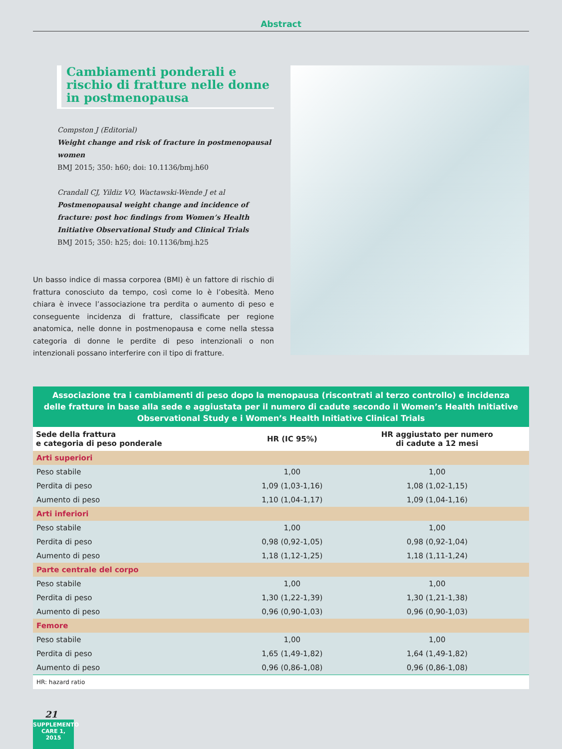Abstract
Cambiamenti ponderali e rischio di fratture nelle donne in postmenopausa
Compston J (Editorial)
Weight change and risk of fracture in postmenopausal women
BMJ 2015; 350: h60; doi: 10.1136/bmj.h60
Crandall CJ, Yildiz VO, Wactawski-Wende J et al
Postmenopausal weight change and incidence of fracture: post hoc findings from Women’s Health Initiative Observational Study and Clinical Trials
BMJ 2015; 350: h25; doi: 10.1136/bmj.h25
Un basso indice di massa corporea (BMI) è un fattore di rischio di frattura conosciuto da tempo, così come lo è l’obesità. Meno chiara è invece l’associazione tra perdita o aumento di peso e conseguente incidenza di fratture, classificate per regione anatomica, nelle donne in postmenopausa e come nella stessa categoria di donne le perdite di peso intenzionali o non intenzionali possano interferire con il tipo di fratture.
Associazione tra i cambiamenti di peso dopo la menopausa (riscontrati al terzo controllo) e incidenza delle fratture in base alla sede e aggiustata per il numero di cadute secondo il Women’s Health Initiative Observational Study e i Women’s Health Initiative Clinical Trials
| Sede della frattura e categoria di peso ponderale | HR (IC 95%) | HR aggiustato per numero di cadute a 12 mesi |
| --- | --- | --- |
| Arti superiori | | |
| Peso stabile | 1,00 | 1,00 |
| Perdita di peso | 1,09 (1,03-1,16) | 1,08 (1,02-1,15) |
| Aumento di peso | 1,10 (1,04-1,17) | 1,09 (1,04-1,16) |
| Arti inferiori | | |
| Peso stabile | 1,00 | 1,00 |
| Perdita di peso | 0,98 (0,92-1,05) | 0,98 (0,92-1,04) |
| Aumento di peso | 1,18 (1,12-1,25) | 1,18 (1,11-1,24) |
| Parte centrale del corpo | | |
| Peso stabile | 1,00 | 1,00 |
| Perdita di peso | 1,30 (1,22-1,39) | 1,30 (1,21-1,38) |
| Aumento di peso | 0,96 (0,90-1,03) | 0,96 (0,90-1,03) |
| Femore | | |
| Peso stabile | 1,00 | 1,00 |
| Perdita di peso | 1,65 (1,49-1,82) | 1,64 (1,49-1,82) |
| Aumento di peso | 0,96 (0,86-1,08) | 0,96 (0,86-1,08) |
| HR: hazard ratio | | |
21
SUPPLEMENTO
CARE 1, 2015